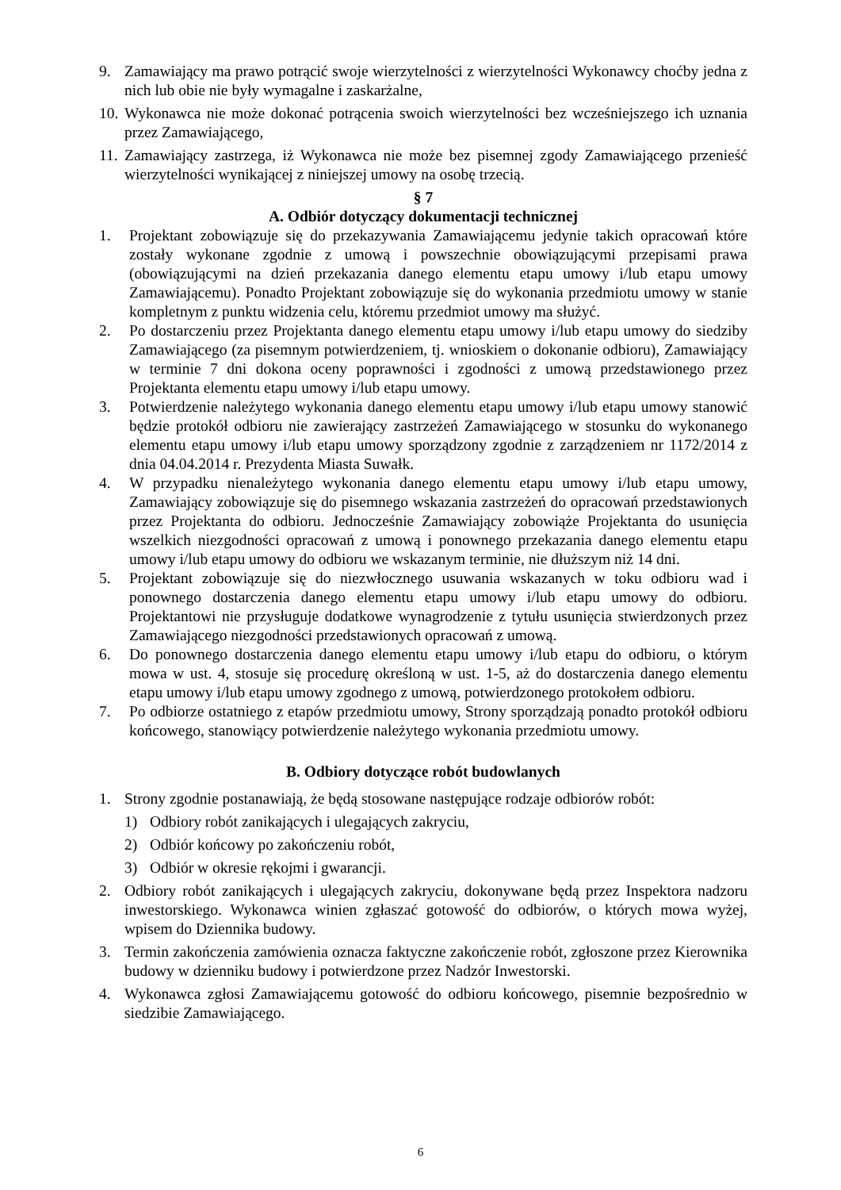9. Zamawiający ma prawo potrącić swoje wierzytelności z wierzytelności Wykonawcy choćby jedna z nich lub obie nie były wymagalne i zaskarżalne,
10. Wykonawca nie może dokonać potrącenia swoich wierzytelności bez wcześniejszego ich uznania przez Zamawiającego,
11. Zamawiający zastrzega, iż Wykonawca nie może bez pisemnej zgody Zamawiającego przenieść wierzytelności wynikającej z niniejszej umowy na osobę trzecią.
§ 7
A. Odbiór dotyczący dokumentacji technicznej
1. Projektant zobowiązuje się do przekazywania Zamawiającemu jedynie takich opracowań które zostały wykonane zgodnie z umową i powszechnie obowiązującymi przepisami prawa (obowiązującymi na dzień przekazania danego elementu etapu umowy i/lub etapu umowy Zamawiającemu). Ponadto Projektant zobowiązuje się do wykonania przedmiotu umowy w stanie kompletnym z punktu widzenia celu, któremu przedmiot umowy ma służyć.
2. Po dostarczeniu przez Projektanta danego elementu etapu umowy i/lub etapu umowy do siedziby Zamawiającego (za pisemnym potwierdzeniem, tj. wnioskiem o dokonanie odbioru), Zamawiający w terminie 7 dni dokona oceny poprawności i zgodności z umową przedstawionego przez Projektanta elementu etapu umowy i/lub etapu umowy.
3. Potwierdzenie należytego wykonania danego elementu etapu umowy i/lub etapu umowy stanowić będzie protokół odbioru nie zawierający zastrzeżeń Zamawiającego w stosunku do wykonanego elementu etapu umowy i/lub etapu umowy sporządzony zgodnie z zarządzeniem nr 1172/2014 z dnia 04.04.2014 r. Prezydenta Miasta Suwałk.
4. W przypadku nienależytego wykonania danego elementu etapu umowy i/lub etapu umowy, Zamawiający zobowiązuje się do pisemnego wskazania zastrzeżeń do opracowań przedstawionych przez Projektanta do odbioru. Jednocześnie Zamawiający zobowiąże Projektanta do usunięcia wszelkich niezgodności opracowań z umową i ponownego przekazania danego elementu etapu umowy i/lub etapu umowy do odbioru we wskazanym terminie, nie dłuższym niż 14 dni.
5. Projektant zobowiązuje się do niezwłocznego usuwania wskazanych w toku odbioru wad i ponownego dostarczenia danego elementu etapu umowy i/lub etapu umowy do odbioru. Projektantowi nie przysługuje dodatkowe wynagrodzenie z tytułu usunięcia stwierdzonych przez Zamawiającego niezgodności przedstawionych opracowań z umową.
6. Do ponownego dostarczenia danego elementu etapu umowy i/lub etapu do odbioru, o którym mowa w ust. 4, stosuje się procedurę określoną w ust. 1-5, aż do dostarczenia danego elementu etapu umowy i/lub etapu umowy zgodnego z umową, potwierdzonego protokołem odbioru.
7. Po odbiorze ostatniego z etapów przedmiotu umowy, Strony sporządzają ponadto protokół odbioru końcowego, stanowiący potwierdzenie należytego wykonania przedmiotu umowy.
B. Odbiory dotyczące robót budowlanych
1. Strony zgodnie postanawiają, że będą stosowane następujące rodzaje odbiorów robót:
1) Odbiory robót zanikających i ulegających zakryciu,
2) Odbiór końcowy po zakończeniu robót,
3) Odbiór w okresie rękojmi i gwarancji.
2. Odbiory robót zanikających i ulegających zakryciu, dokonywane będą przez Inspektora nadzoru inwestorskiego. Wykonawca winien zgłaszać gotowość do odbiorów, o których mowa wyżej, wpisem do Dziennika budowy.
3. Termin zakończenia zamówienia oznacza faktyczne zakończenie robót, zgłoszone przez Kierownika budowy w dzienniku budowy i potwierdzone przez Nadzór Inwestorski.
4. Wykonawca zgłosi Zamawiającemu gotowość do odbioru końcowego, pisemnie bezpośrednio w siedzibie Zamawiającego.
6